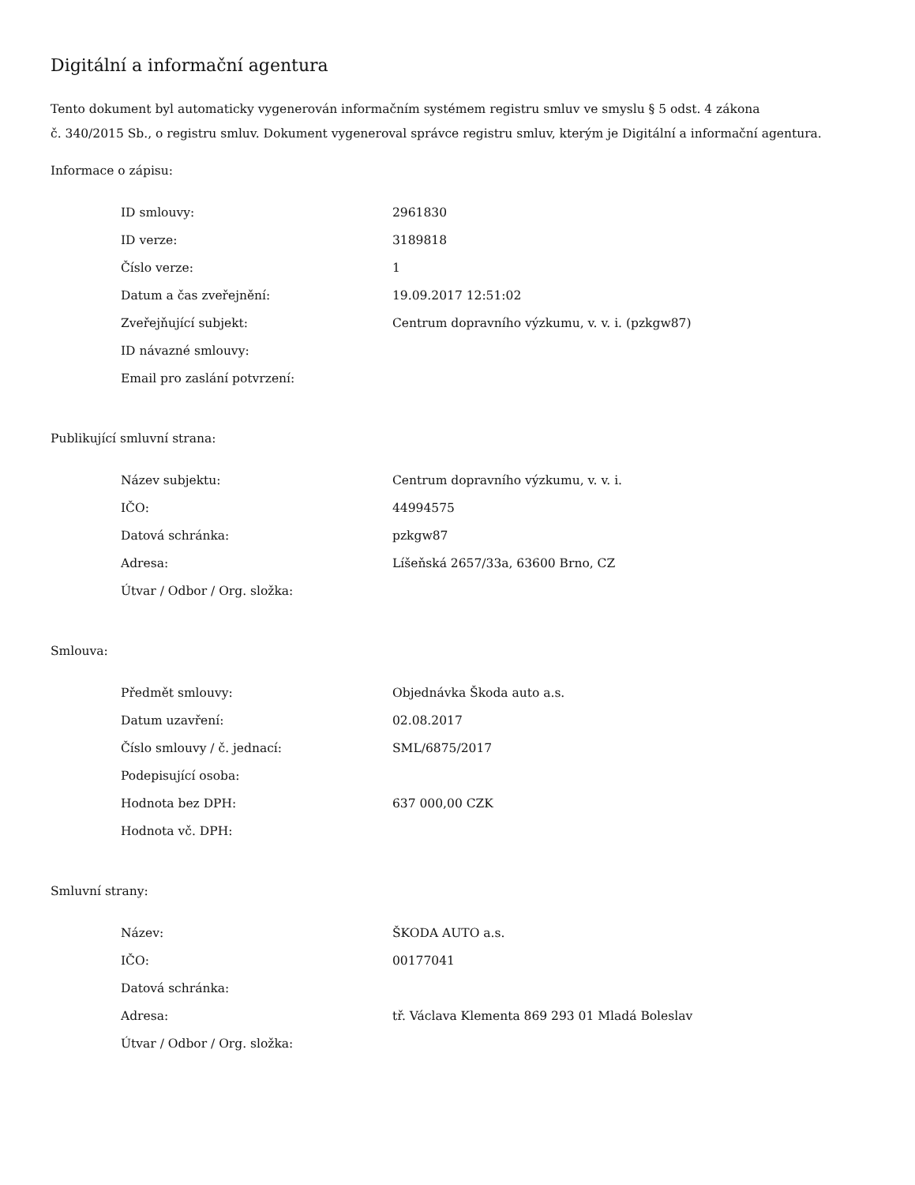Digitální a informační agentura
Tento dokument byl automaticky vygenerován informačním systémem registru smluv ve smyslu § 5 odst. 4 zákona
č. 340/2015 Sb., o registru smluv. Dokument vygeneroval správce registru smluv, kterým je Digitální a informační agentura.
Informace o zápisu:
| ID smlouvy: | 2961830 |
| ID verze: | 3189818 |
| Číslo verze: | 1 |
| Datum a čas zveřejnění: | 19.09.2017 12:51:02 |
| Zveřejňující subjekt: | Centrum dopravního výzkumu, v. v. i. (pzkgw87) |
| ID návazné smlouvy: | |
| Email pro zaslání potvrzení: | |
Publikující smluvní strana:
| Název subjektu: | Centrum dopravního výzkumu, v. v. i. |
| IČO: | 44994575 |
| Datová schránka: | pzkgw87 |
| Adresa: | Líšeňská 2657/33a, 63600 Brno, CZ |
| Útvar / Odbor / Org. složka: | |
Smlouva:
| Předmět smlouvy: | Objednávka Škoda auto a.s. |
| Datum uzavření: | 02.08.2017 |
| Číslo smlouvy / č. jednací: | SML/6875/2017 |
| Podepisující osoba: | |
| Hodnota bez DPH: | 637 000,00 CZK |
| Hodnota vč. DPH: | |
Smluvní strany:
| Název: | ŠKODA AUTO a.s. |
| IČO: | 00177041 |
| Datová schránka: | |
| Adresa: | tř. Václava Klementa 869 293 01 Mladá Boleslav |
| Útvar / Odbor / Org. složka: | |